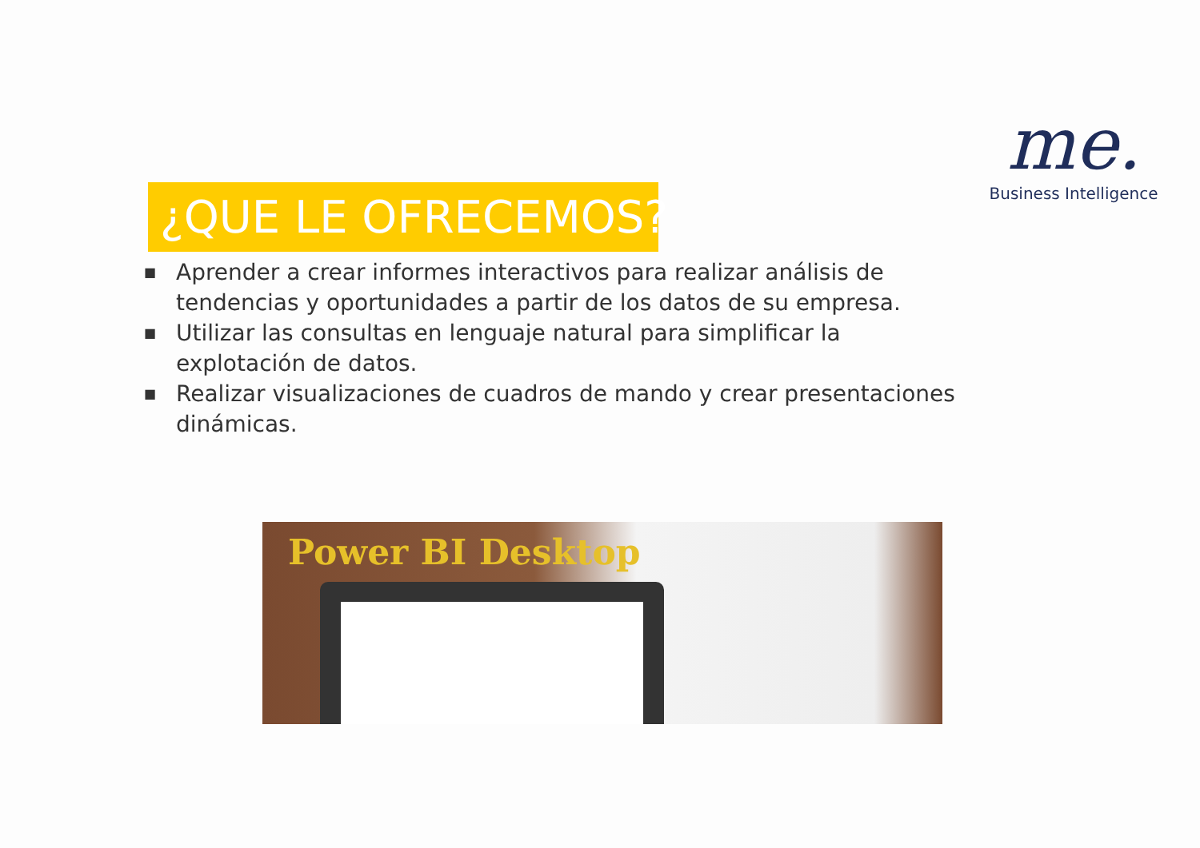me.
Business Intelligence
¿QUE LE OFRECEMOS?
■ Aprender a crear informes interactivos para realizar análisis de tendencias y oportunidades a partir de los datos de su empresa.
■ Utilizar las consultas en lenguaje natural para simplificar la explotación de datos.
■ Realizar visualizaciones de cuadros de mando y crear presentaciones dinámicas.
Power BI Desktop